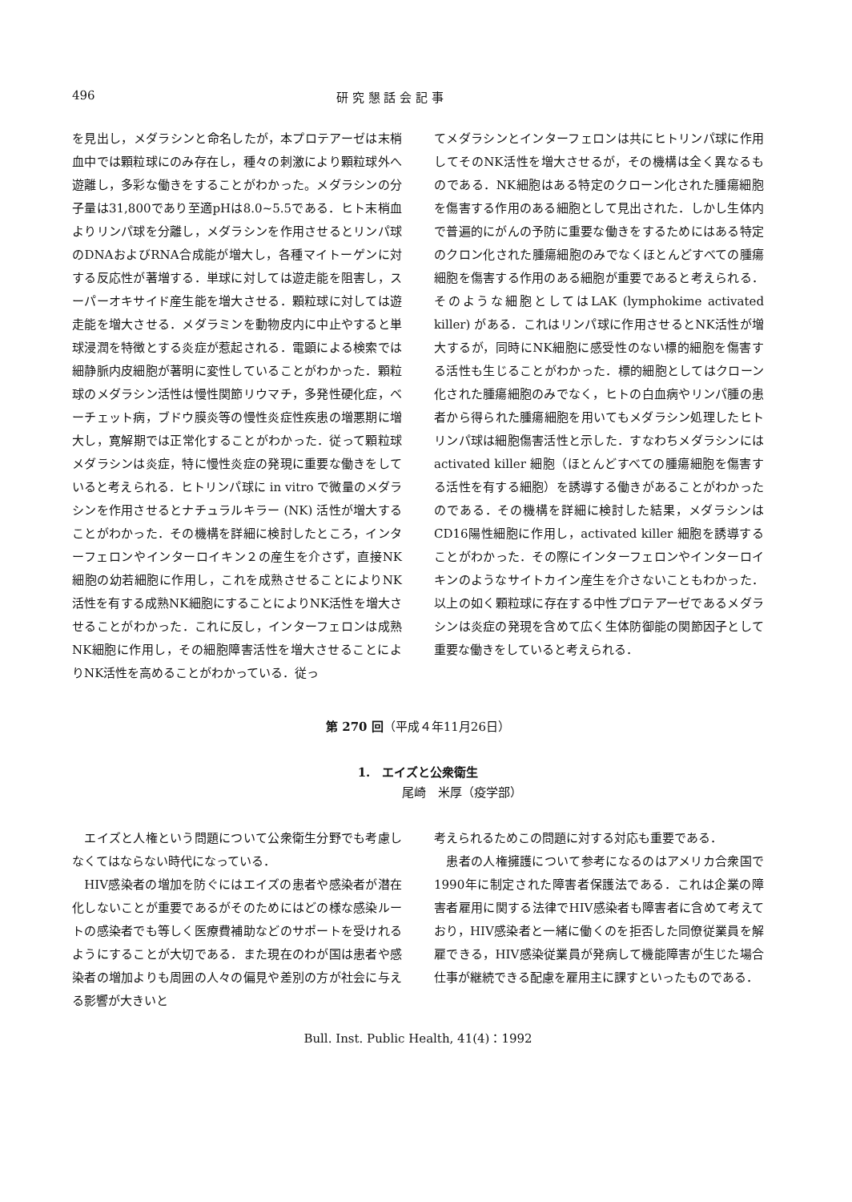496 研 究 懇 話 会 記 事
を見出し，メダラシンと命名したが，本プロテアーゼは末梢血中では顆粒球にのみ存在し，種々の刺激により顆粒球外へ遊離し，多彩な働きをすることがわかった。メダラシンの分子量は31,800であり至適pHは8.0~5.5である．ヒト末梢血よりリンパ球を分離し，メダラシンを作用させるとリンパ球のDNAおよびRNA合成能が増大し，各種マイトーゲンに対する反応性が著増する．単球に対しては遊走能を阻害し，スーパーオキサイド産生能を増大させる．顆粒球に対しては遊走能を増大させる．メダラミンを動物皮内に中止やすると単球浸潤を特徴とする炎症が惹起される．電顕による検索では細静脈内皮細胞が著明に変性していることがわかった．顆粒球のメダラシン活性は慢性関節リウマチ，多発性硬化症，ベーチェット病，ブドウ膜炎等の慢性炎症性疾患の増悪期に増大し，寛解期では正常化することがわかった．従って顆粒球メダラシンは炎症，特に慢性炎症の発現に重要な働きをしていると考えられる．ヒトリンパ球に in vitro で微量のメダラシンを作用させるとナチュラルキラー (NK) 活性が増大することがわかった．その機構を詳細に検討したところ，インターフェロンやインターロイキン２の産生を介さず，直接NK細胞の幼若細胞に作用し，これを成熟させることによりNK活性を有する成熟NK細胞にすることによりNK活性を増大させることがわかった．これに反し，インターフェロンは成熟NK細胞に作用し，その細胞障害活性を増大させることによりNK活性を高めることがわかっている．従っ
てメダラシンとインターフェロンは共にヒトリンパ球に作用してそのNK活性を増大させるが，その機構は全く異なるものである．NK細胞はある特定のクローン化された腫瘍細胞を傷害する作用のある細胞として見出された．しかし生体内で普遍的にがんの予防に重要な働きをするためにはある特定のクロン化された腫瘍細胞のみでなくほとんどすべての腫瘍細胞を傷害する作用のある細胞が重要であると考えられる．そのような細胞としてはLAK (lymphokime activated killer) がある．これはリンパ球に作用させるとNK活性が増大するが，同時にNK細胞に感受性のない標的細胞を傷害する活性も生じることがわかった．標的細胞としてはクローン化された腫瘍細胞のみでなく，ヒトの白血病やリンパ腫の患者から得られた腫瘍細胞を用いてもメダラシン処理したヒトリンパ球は細胞傷害活性と示した．すなわちメダラシンには activated killer 細胞（ほとんどすべての腫瘍細胞を傷害する活性を有する細胞）を誘導する働きがあることがわかったのである．その機構を詳細に検討した結果，メダラシンはCD16陽性細胞に作用し，activated killer 細胞を誘導することがわかった．その際にインターフェロンやインターロイキンのようなサイトカイン産生を介さないこともわかった．以上の如く顆粒球に存在する中性プロテアーゼであるメダラシンは炎症の発現を含めて広く生体防御能の関節因子として重要な働きをしていると考えられる．
第 270 回（平成４年11月26日）
1.　エイズと公衆衛生
尾崎　米厚（疫学部）
　エイズと人権という問題について公衆衛生分野でも考慮しなくてはならない時代になっている．
　HIV感染者の増加を防ぐにはエイズの患者や感染者が潜在化しないことが重要であるがそのためにはどの様な感染ルートの感染者でも等しく医療費補助などのサポートを受けれるようにすることが大切である．また現在のわが国は患者や感染者の増加よりも周囲の人々の偏見や差別の方が社会に与える影響が大きいと
考えられるためこの問題に対する対応も重要である．
　患者の人権擁護について参考になるのはアメリカ合衆国で1990年に制定された障害者保護法である．これは企業の障害者雇用に関する法律でHIV感染者も障害者に含めて考えており，HIV感染者と一緒に働くのを拒否した同僚従業員を解雇できる，HIV感染従業員が発病して機能障害が生じた場合仕事が継続できる配慮を雇用主に課すといったものである．
Bull. Inst. Public Health, 41(4)：1992